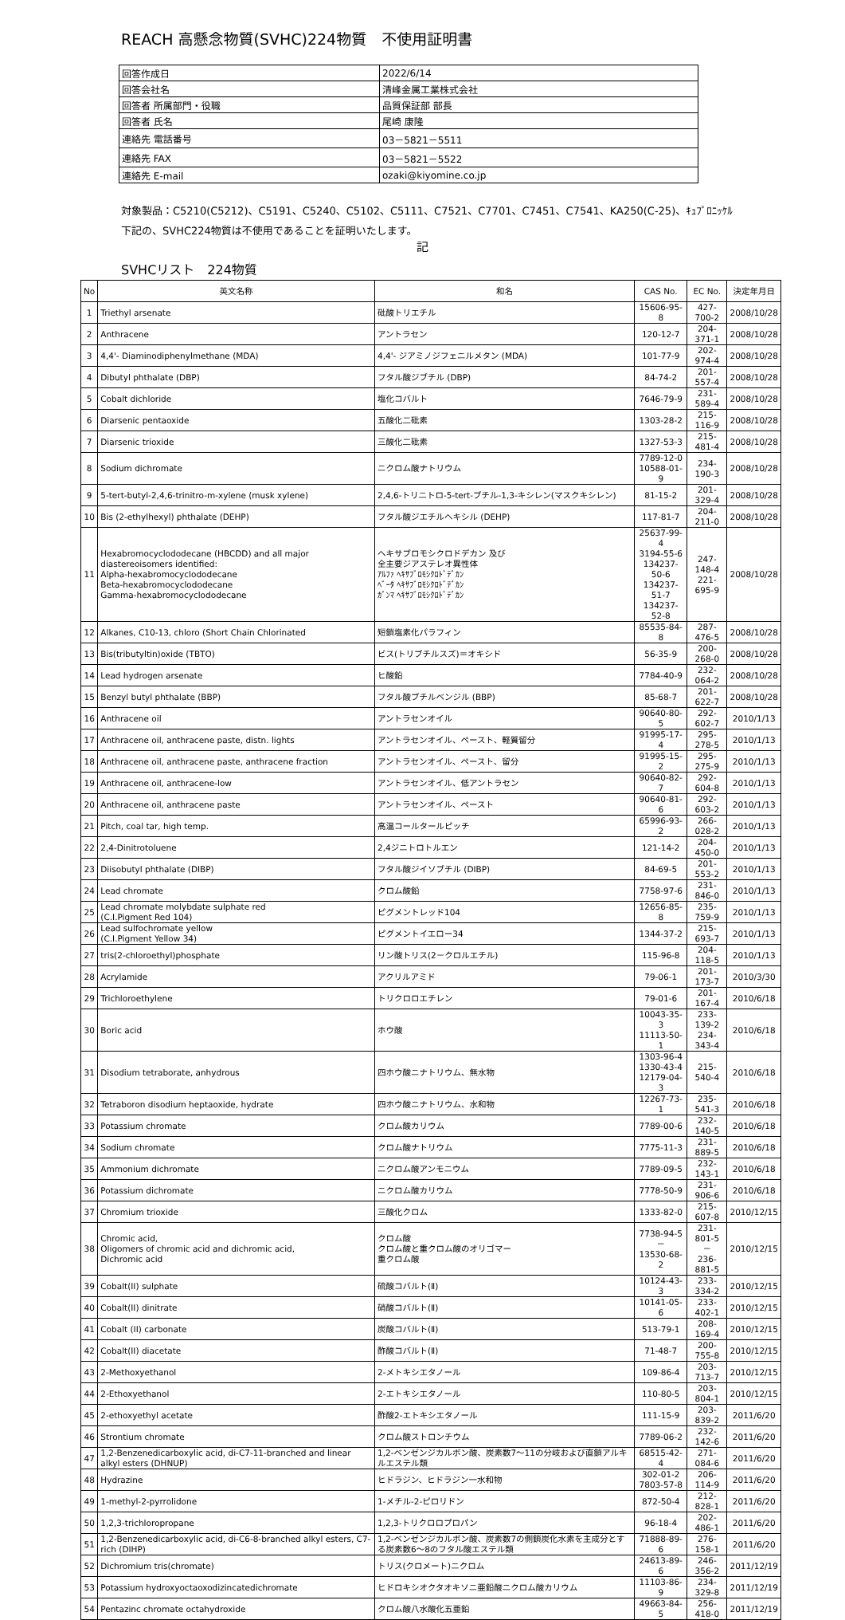REACH 高懸念物質(SVHC)224物質　不使用証明書
| 回答作成日 | 2022/6/14 |
| 回答会社名 | 清峰金属工業株式会社 |
| 回答者 所属部門・役職 | 品質保証部 部長 |
| 回答者 氏名 | 尾崎 康隆 |
| 連絡先 電話番号 | 03－5821－5511 |
| 連絡先 FAX | 03－5821－5522 |
| 連絡先 E-mail | ozaki@kiyomine.co.jp |
対象製品：C5210(C5212)、C5191、C5240、C5102、C5111、C7521、C7701、C7451、C7541、KA250(C-25)、ｷｭﾌﾟﾛﾆｯｹﾙ
下記の、SVHC224物質は不使用であることを証明いたします。
記
SVHCリスト　224物質
| No | 英文名称 | 和名 | CAS No. | EC No. | 決定年月日 |
| --- | --- | --- | --- | --- | --- |
| 1 | Triethyl arsenate | 砒酸トリエチル | 15606-95-8 | 427-700-2 | 2008/10/28 |
| 2 | Anthracene | アントラセン | 120-12-7 | 204-371-1 | 2008/10/28 |
| 3 | 4,4'- Diaminodiphenylmethane (MDA) | 4,4'- ジアミノジフェニルメタン (MDA) | 101-77-9 | 202-974-4 | 2008/10/28 |
| 4 | Dibutyl phthalate (DBP) | フタル酸ジブチル (DBP) | 84-74-2 | 201-557-4 | 2008/10/28 |
| 5 | Cobalt dichloride | 塩化コバルト | 7646-79-9 | 231-589-4 | 2008/10/28 |
| 6 | Diarsenic pentaoxide | 五酸化二砒素 | 1303-28-2 | 215-116-9 | 2008/10/28 |
| 7 | Diarsenic trioxide | 三酸化二砒素 | 1327-53-3 | 215-481-4 | 2008/10/28 |
| 8 | Sodium dichromate | ニクロム酸ナトリウム | 7789-12-0 10588-01-9 | 234-190-3 | 2008/10/28 |
| 9 | 5-tert-butyl-2,4,6-trinitro-m-xylene (musk xylene) | 2,4,6-トリニトロ-5-tert-ブチル-1,3-キシレン(マスクキシレン) | 81-15-2 | 201-329-4 | 2008/10/28 |
| 10 | Bis (2-ethylhexyl) phthalate (DEHP) | フタル酸ジエチルヘキシル (DEHP) | 117-81-7 | 204-211-0 | 2008/10/28 |
| 11 | Hexabromocyclododecane (HBCDD) and all major diastereoisomers identified: Alpha-hexabromocyclododecane Beta-hexabromocyclododecane Gamma-hexabromocyclododecane | ヘキサブロモシクロドデカン 及び 全主要ジアステレオ異性体 ｱﾙﾌｧ ﾍｷｻﾌﾞﾛﾓｼｸﾛﾄﾞﾃﾞｶﾝ ﾍﾞｰﾀ ﾍｷｻﾌﾞﾛﾓｼｸﾛﾄﾞﾃﾞｶﾝ ｶﾞﾝﾏ ﾍｷｻﾌﾞﾛﾓｼｸﾛﾄﾞﾃﾞｶﾝ | 25637-99-4 3194-55-6 134237-50-6 134237-51-7 134237-52-8 | 247-148-4 221-695-9 | 2008/10/28 |
| 12 | Alkanes, C10-13, chloro (Short Chain Chlorinated | 短鎖塩素化パラフィン | 85535-84-8 | 287-476-5 | 2008/10/28 |
| 13 | Bis(tributyltin)oxide (TBTO) | ビス(トリブチルスズ)＝オキシド | 56-35-9 | 200-268-0 | 2008/10/28 |
| 14 | Lead hydrogen arsenate | ヒ酸鉛 | 7784-40-9 | 232-064-2 | 2008/10/28 |
| 15 | Benzyl butyl phthalate (BBP) | フタル酸ブチルベンジル (BBP) | 85-68-7 | 201-622-7 | 2008/10/28 |
| 16 | Anthracene oil | アントラセンオイル | 90640-80-5 | 292-602-7 | 2010/1/13 |
| 17 | Anthracene oil, anthracene paste, distn. lights | アントラセンオイル、ペースト、軽質留分 | 91995-17-4 | 295-278-5 | 2010/1/13 |
| 18 | Anthracene oil, anthracene paste, anthracene fraction | アントラセンオイル、ペースト、留分 | 91995-15-2 | 295-275-9 | 2010/1/13 |
| 19 | Anthracene oil, anthracene-low | アントラセンオイル、低アントラセン | 90640-82-7 | 292-604-8 | 2010/1/13 |
| 20 | Anthracene oil, anthracene paste | アントラセンオイル、ペースト | 90640-81-6 | 292-603-2 | 2010/1/13 |
| 21 | Pitch, coal tar, high temp. | 高温コールタールピッチ | 65996-93-2 | 266-028-2 | 2010/1/13 |
| 22 | 2,4-Dinitrotoluene | 2,4ジニトロトルエン | 121-14-2 | 204-450-0 | 2010/1/13 |
| 23 | Diisobutyl phthalate (DIBP) | フタル酸ジイソブチル (DIBP) | 84-69-5 | 201-553-2 | 2010/1/13 |
| 24 | Lead chromate | クロム酸鉛 | 7758-97-6 | 231-846-0 | 2010/1/13 |
| 25 | Lead chromate molybdate sulphate red (C.I.Pigment Red 104) | ピグメントレッド104 | 12656-85-8 | 235-759-9 | 2010/1/13 |
| 26 | Lead sulfochromate yellow (C.I.Pigment Yellow 34) | ピグメントイエロー34 | 1344-37-2 | 215-693-7 | 2010/1/13 |
| 27 | tris(2-chloroethyl)phosphate | リン酸トリス(2－クロルエチル) | 115-96-8 | 204-118-5 | 2010/1/13 |
| 28 | Acrylamide | アクリルアミド | 79-06-1 | 201-173-7 | 2010/3/30 |
| 29 | Trichloroethylene | トリクロロエチレン | 79-01-6 | 201-167-4 | 2010/6/18 |
| 30 | Boric acid | ホウ酸 | 10043-35-3 11113-50-1 | 233-139-2 234-343-4 | 2010/6/18 |
| 31 | Disodium tetraborate, anhydrous | 四ホウ酸ニナトリウム、無水物 | 1303-96-4 1330-43-4 12179-04-3 | 215-540-4 | 2010/6/18 |
| 32 | Tetraboron disodium heptaoxide, hydrate | 四ホウ酸ニナトリウム、水和物 | 12267-73-1 | 235-541-3 | 2010/6/18 |
| 33 | Potassium chromate | クロム酸カリウム | 7789-00-6 | 232-140-5 | 2010/6/18 |
| 34 | Sodium chromate | クロム酸ナトリウム | 7775-11-3 | 231-889-5 | 2010/6/18 |
| 35 | Ammonium dichromate | ニクロム酸アンモニウム | 7789-09-5 | 232-143-1 | 2010/6/18 |
| 36 | Potassium dichromate | ニクロム酸カリウム | 7778-50-9 | 231-906-6 | 2010/6/18 |
| 37 | Chromium trioxide | 三酸化クロム | 1333-82-0 | 215-607-8 | 2010/12/15 |
| 38 | Chromic acid, Oligomers of chromic acid and dichromic acid, Dichromic acid | クロム酸 クロム酸と重クロム酸のオリゴマー 重クロム酸 | 7738-94-5 － 13530-68-2 | 231-801-5 － 236-881-5 | 2010/12/15 |
| 39 | Cobalt(II) sulphate | 硫酸コバルト(Ⅱ) | 10124-43-3 | 233-334-2 | 2010/12/15 |
| 40 | Cobalt(II) dinitrate | 硝酸コバルト(Ⅱ) | 10141-05-6 | 233-402-1 | 2010/12/15 |
| 41 | Cobalt (II) carbonate | 炭酸コバルト(Ⅱ) | 513-79-1 | 208-169-4 | 2010/12/15 |
| 42 | Cobalt(II) diacetate | 酢酸コバルト(Ⅱ) | 71-48-7 | 200-755-8 | 2010/12/15 |
| 43 | 2-Methoxyethanol | 2-メトキシエタノール | 109-86-4 | 203-713-7 | 2010/12/15 |
| 44 | 2-Ethoxyethanol | 2-エトキシエタノール | 110-80-5 | 203-804-1 | 2010/12/15 |
| 45 | 2-ethoxyethyl acetate | 酢酸2-エトキシエタノール | 111-15-9 | 203-839-2 | 2011/6/20 |
| 46 | Strontium chromate | クロム酸ストロンチウム | 7789-06-2 | 232-142-6 | 2011/6/20 |
| 47 | 1,2-Benzenedicarboxylic acid, di-C7-11-branched and linear alkyl esters (DHNUP) | 1,2-ベンゼンジカルボン酸、炭素数7～11の分岐および直鎖アルキルエステル類 | 68515-42-4 | 271-084-6 | 2011/6/20 |
| 48 | Hydrazine | ヒドラジン、ヒドラジン一水和物 | 302-01-2 7803-57-8 | 206-114-9 | 2011/6/20 |
| 49 | 1-methyl-2-pyrrolidone | 1-メチル-2-ピロリドン | 872-50-4 | 212-828-1 | 2011/6/20 |
| 50 | 1,2,3-trichloropropane | 1,2,3-トリクロロプロパン | 96-18-4 | 202-486-1 | 2011/6/20 |
| 51 | 1,2-Benzenedicarboxylic acid, di-C6-8-branched alkyl esters, C7-rich (DIHP) | 1,2-ベンゼンジカルボン酸、炭素数7の側鎖炭化水素を主成分とする炭素数6～8のフタル酸エステル類 | 71888-89-6 | 276-158-1 | 2011/6/20 |
| 52 | Dichromium tris(chromate) | トリス(クロメート)ニクロム | 24613-89-6 | 246-356-2 | 2011/12/19 |
| 53 | Potassium hydroxyoctaoxodizincatedichromate | ヒドロキシオクタオキソニ亜鉛酸ニクロム酸カリウム | 11103-86-9 | 234-329-8 | 2011/12/19 |
| 54 | Pentazinc chromate octahydroxide | クロム酸八水酸化五亜鉛 | 49663-84-5 | 256-418-0 | 2011/12/19 |